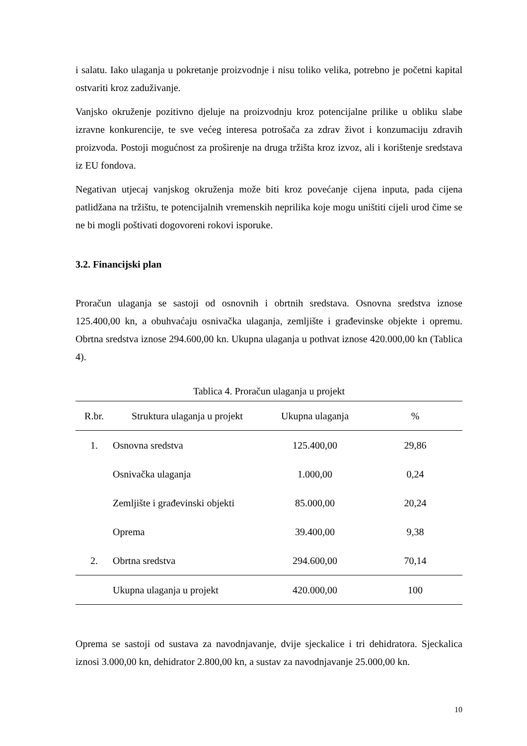i salatu. Iako ulaganja u pokretanje proizvodnje i nisu toliko velika, potrebno je početni kapital ostvariti kroz zaduživanje.
Vanjsko okruženje pozitivno djeluje na proizvodnju kroz potencijalne prilike u obliku slabe izravne konkurencije, te sve većeg interesa potrošača za zdrav život i konzumaciju zdravih proizvoda. Postoji mogućnost za proširenje na druga tržišta kroz izvoz, ali i korištenje sredstava iz EU fondova.
Negativan utjecaj vanjskog okruženja može biti kroz povećanje cijena inputa, pada cijena patlidžana na tržištu, te potencijalnih vremenskih neprilika koje mogu uništiti cijeli urod čime se ne bi mogli poštivati dogovoreni rokovi isporuke.
3.2. Financijski plan
Proračun ulaganja se sastoji od osnovnih i obrtnih sredstava. Osnovna sredstva iznose 125.400,00 kn, a obuhvaćaju osnivačka ulaganja, zemljište i građevinske objekte i opremu. Obrtna sredstva iznose 294.600,00 kn. Ukupna ulaganja u pothvat iznose 420.000,00 kn (Tablica 4).
Tablica 4. Proračun ulaganja u projekt
| R.br. | Struktura ulaganja u projekt | Ukupna ulaganja | % |
| --- | --- | --- | --- |
| 1. | Osnovna sredstva | 125.400,00 | 29,86 |
| | Osnivačka ulaganja | 1.000,00 | 0,24 |
| | Zemljište i građevinski objekti | 85.000,00 | 20,24 |
| | Oprema | 39.400,00 | 9,38 |
| 2. | Obrtna sredstva | 294.600,00 | 70,14 |
| | Ukupna ulaganja u projekt | 420.000,00 | 100 |
Oprema se sastoji od sustava za navodnjavanje, dvije sjeckalice i tri dehidratora. Sjeckalica iznosi 3.000,00 kn, dehidrator 2.800,00 kn, a sustav za navodnjavanje 25.000,00 kn.
10